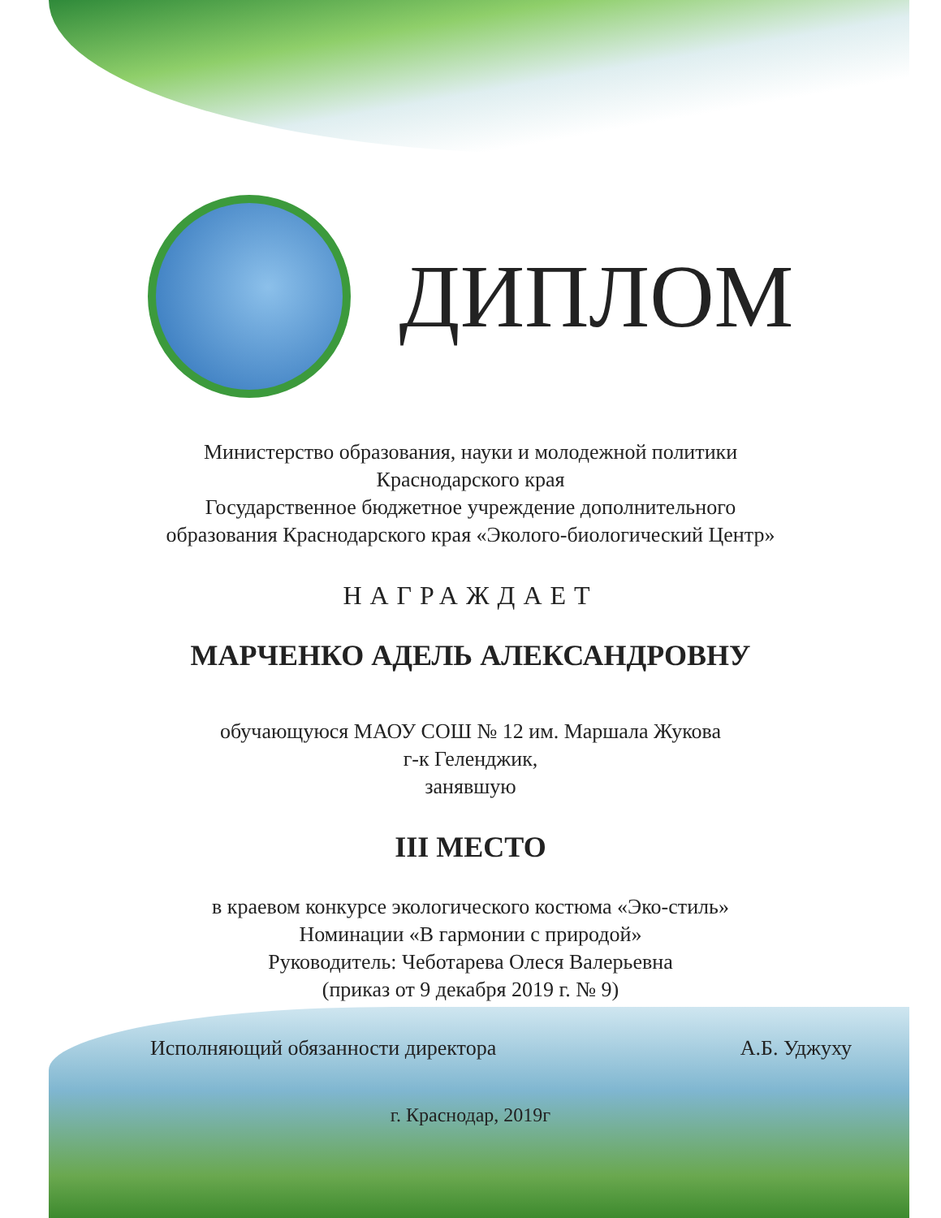ДИПЛОМ
Министерство образования, науки и молодежной политики
Краснодарского края
Государственное бюджетное учреждение дополнительного
образования Краснодарского края «Эколого-биологический Центр»
НАГРАЖДАЕТ
МАРЧЕНКО АДЕЛЬ АЛЕКСАНДРОВНУ
обучающуюся МАОУ СОШ № 12 им. Маршала Жукова
г-к Геленджик,
занявшую
III МЕСТО
в краевом конкурсе экологического костюма «Эко-стиль»
Номинации «В гармонии с природой»
Руководитель: Чеботарева Олеся Валерьевна
(приказ от 9 декабря 2019 г. № 9)
Исполняющий обязанности директора А.Б. Уджуху
г. Краснодар, 2019г